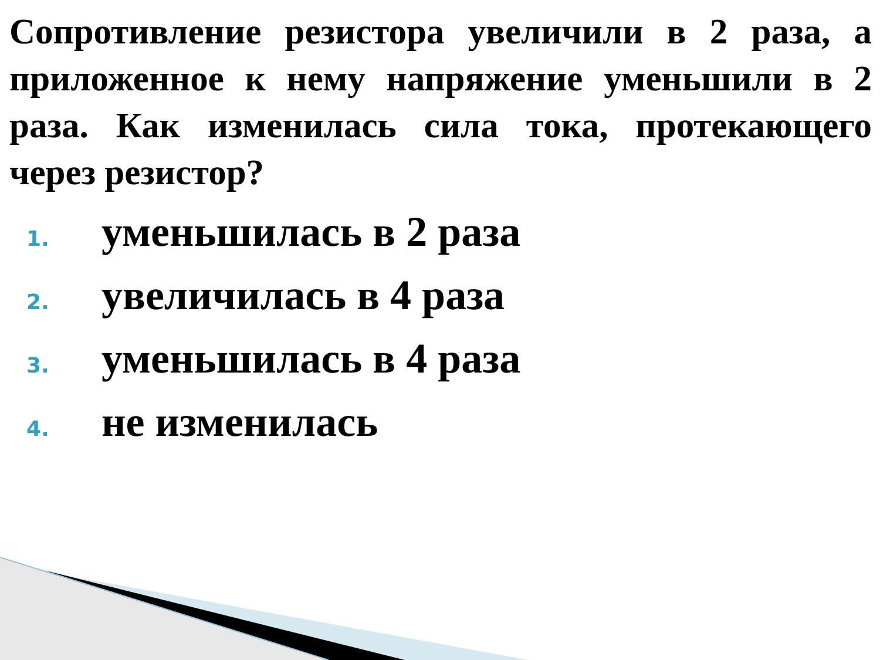Сопротивление резистора увеличили в 2 раза, а приложенное к нему напряжение уменьшили в 2 раза. Как изменилась сила тока, протекающего через резистор?
1. уменьшилась в 2 раза
2. увеличилась в 4 раза
3. уменьшилась в 4 раза
4. не изменилась